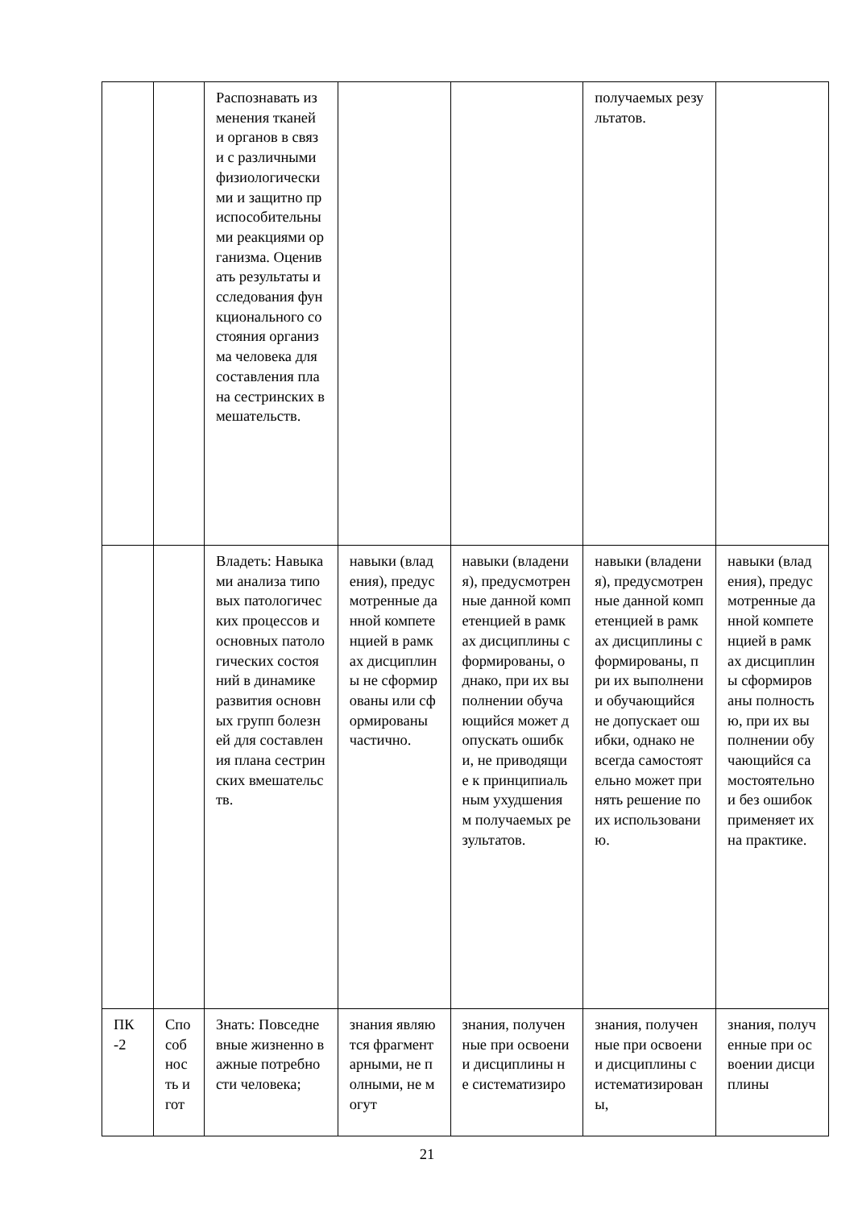| | | Распознавать изменения тканей и органов в связи с различными физиологическими и защитно приспособительными реакциями организма. Оценивать результаты исследования функционального состояния организма человека для составления плана сестринских вмешательств. | | | получаемых результатов. | |
| | | Владеть: Навыками анализа типовых патологических процессов и основных патологических состояний в динамике развития основных групп болезней для составления плана сестринских вмешательств. | навыки (владения), предусмотренные данной компетенцией в рамках дисциплины не сформированы или сформированы частично. | навыки (владения), предусмотренные данной компетенцией в рамках дисциплины сформированы, однако, при их выполнении обучающийся может допускать ошибки, не приводящие к принципиальным ухудшениям получаемых результатов. | навыки (владения), предусмотренные данной компетенцией в рамках дисциплины сформированы, при их выполнении обучающийся не допускает ошибки, однако не всегда самостоятельно может принять решение по их использованию. | навыки (владения), предусмотренные данной компетенцией в рамках дисциплины сформированы полностью, при их выполнении обучающийся самостоятельно и без ошибок применяет их на практике. |
| ПК -2 | Способность и гот | Знать: Повседневные жизненно важные потребности человека; | знания являются фрагментарными, не полными, не могут | знания, полученные при освоении дисциплины не систематизиро | знания, полученные при освоении дисциплины систематизированы, | знания, полученные при освоении дисциплины |
21